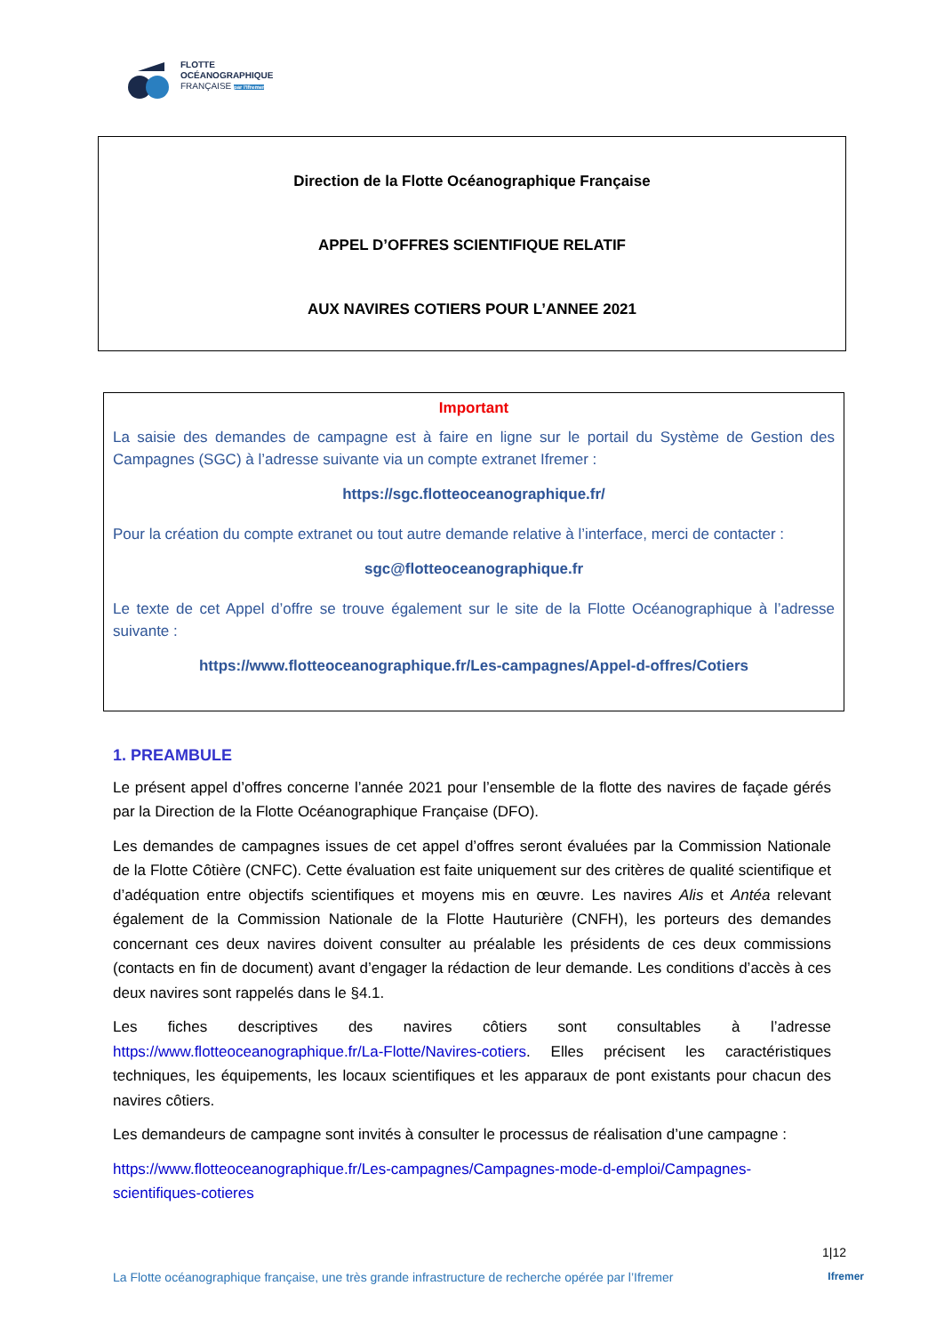FLOTTE
OCÉANOGRAPHIQUE
FRANÇAISE par l'Ifremer
Direction de la Flotte Océanographique Française
APPEL D’OFFRES SCIENTIFIQUE RELATIF
AUX NAVIRES COTIERS POUR L’ANNEE 2021
Important
La saisie des demandes de campagne est à faire en ligne sur le portail du Système de Gestion des Campagnes (SGC) à l’adresse suivante via un compte extranet Ifremer :
https://sgc.flotteoceanographique.fr/
Pour la création du compte extranet ou tout autre demande relative à l’interface, merci de contacter :
sgc@flotteoceanographique.fr
Le texte de cet Appel d’offre se trouve également sur le site de la Flotte Océanographique à l’adresse suivante :
https://www.flotteoceanographique.fr/Les-campagnes/Appel-d-offres/Cotiers
1. PREAMBULE
Le présent appel d’offres concerne l’année 2021 pour l’ensemble de la flotte des navires de façade gérés par la Direction de la Flotte Océanographique Française (DFO).
Les demandes de campagnes issues de cet appel d’offres seront évaluées par la Commission Nationale de la Flotte Côtière (CNFC). Cette évaluation est faite uniquement sur des critères de qualité scientifique et d’adéquation entre objectifs scientifiques et moyens mis en œuvre. Les navires Alis et Antéa relevant également de la Commission Nationale de la Flotte Hauturière (CNFH), les porteurs des demandes concernant ces deux navires doivent consulter au préalable les présidents de ces deux commissions (contacts en fin de document) avant d’engager la rédaction de leur demande. Les conditions d’accès à ces deux navires sont rappelés dans le §4.1.
Les fiches descriptives des navires côtiers sont consultables à l’adresse https://www.flotteoceanographique.fr/La-Flotte/Navires-cotiers. Elles précisent les caractéristiques techniques, les équipements, les locaux scientifiques et les apparaux de pont existants pour chacun des navires côtiers.
Les demandeurs de campagne sont invités à consulter le processus de réalisation d’une campagne :
https://www.flotteoceanographique.fr/Les-campagnes/Campagnes-mode-d-emploi/Campagnes-scientifiques-cotieres
1|12
La Flotte océanographique française, une très grande infrastructure de recherche opérée par l’Ifremer Ifremer